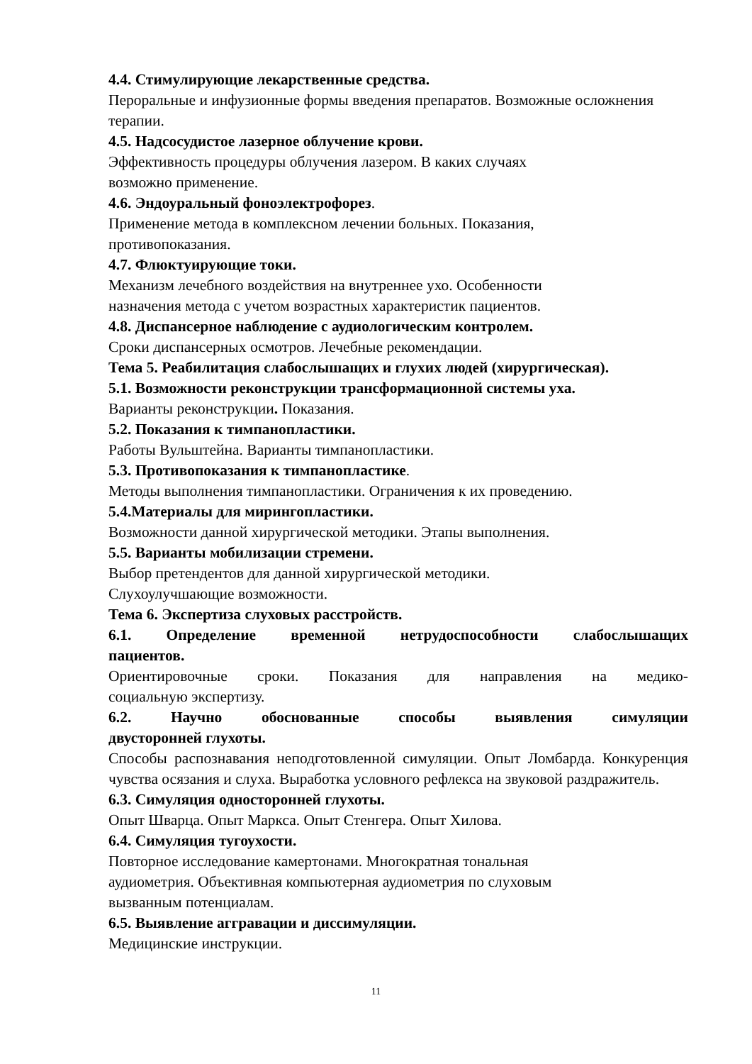4.4. Стимулирующие лекарственные средства.
Пероральные и инфузионные формы введения препаратов. Возможные осложнения терапии.
4.5. Надсосудистое лазерное облучение крови.
Эффективность процедуры облучения лазером. В каких случаях
возможно применение.
4.6. Эндоуральный фоноэлектрофорез.
Применение метода в комплексном лечении больных. Показания,
противопоказания.
4.7. Флюктуирующие токи.
Механизм лечебного воздействия на внутреннее ухо. Особенности
назначения метода с учетом возрастных характеристик пациентов.
4.8. Диспансерное наблюдение с аудиологическим контролем.
Сроки диспансерных осмотров. Лечебные рекомендации.
Тема 5. Реабилитация слабослышащих и глухих людей (хирургическая).
5.1. Возможности реконструкции трансформационной системы уха.
Варианты реконструкции. Показания.
5.2. Показания к тимпанопластики.
Работы Вульштейна. Варианты тимпанопластики.
5.3. Противопоказания к тимпанопластике.
Методы выполнения тимпанопластики. Ограничения к их проведению.
5.4.Материалы для мирингопластики.
Возможности данной хирургической методики. Этапы выполнения.
5.5. Варианты мобилизации стремени.
Выбор претендентов для данной хирургической методики.
Слухоулучшающие возможности.
Тема 6. Экспертиза слуховых расстройств.
6.1. Определение временной нетрудоспособности слабослышащих
пациентов.
Ориентировочные сроки. Показания для направления на медико-
социальную экспертизу.
6.2. Научно обоснованные способы выявления симуляции
двусторонней глухоты.
Способы распознавания неподготовленной симуляции. Опыт Ломбарда. Конкуренция чувства осязания и слуха. Выработка условного рефлекса на звуковой раздражитель.
6.3. Симуляция односторонней глухоты.
Опыт Шварца. Опыт Маркса. Опыт Стенгера. Опыт Хилова.
6.4. Симуляция тугоухости.
Повторное исследование камертонами. Многократная тональная
аудиометрия. Объективная компьютерная аудиометрия по слуховым
вызванным потенциалам.
6.5. Выявление аггравации и диссимуляции.
Медицинские инструкции.
11